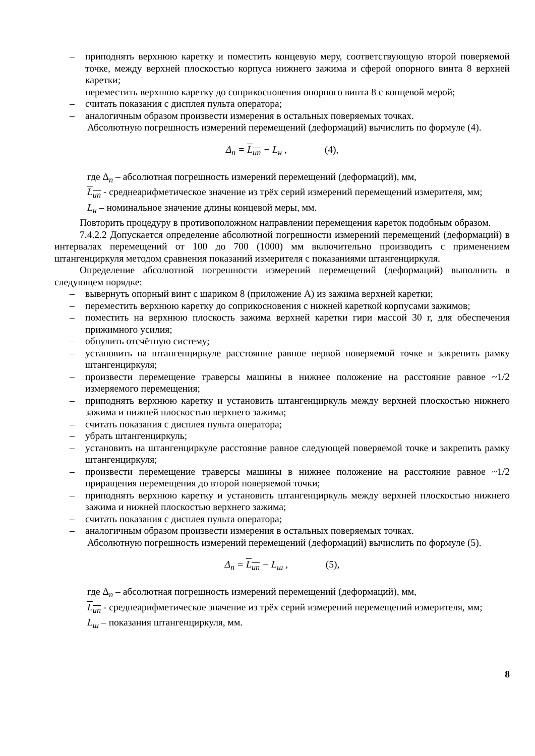– приподнять верхнюю каретку и поместить концевую меру, соответствующую второй поверяемой точке, между верхней плоскостью корпуса нижнего зажима и сферой опорного винта 8 верхней каретки;
– переместить верхнюю каретку до соприкосновения опорного винта 8 с концевой мерой;
– считать показания с дисплея пульта оператора;
– аналогичным образом произвести измерения в остальных поверяемых точках.
Абсолютную погрешность измерений перемещений (деформаций) вычислить по формуле (4).
Δ<sub>п</sub> = L<sub>ип</sub> − L<sub>н</sub> , (4),
где Δ<sub>п</sub> – абсолютная погрешность измерений перемещений (деформаций), мм,
L<sub>ип</sub> - среднеарифметическое значение из трёх серий измерений перемещений измерителя, мм;
L<sub>н</sub> – номинальное значение длины концевой меры, мм.
Повторить процедуру в противоположном направлении перемещения кареток подобным образом.
7.4.2.2 Допускается определение абсолютной погрешности измерений перемещений (деформаций) в интервалах перемещений от 100 до 700 (1000) мм включительно производить с применением штангенциркуля методом сравнения показаний измерителя с показаниями штангенциркуля.
Определение абсолютной погрешности измерений перемещений (деформаций) выполнить в следующем порядке:
– вывернуть опорный винт с шариком 8 (приложение А) из зажима верхней каретки;
– переместить верхнюю каретку до соприкосновения с нижней кареткой корпусами зажимов;
– поместить на верхнюю плоскость зажима верхней каретки гири массой 30 г, для обеспечения прижимного усилия;
– обнулить отсчётную систему;
– установить на штангенциркуле расстояние равное первой поверяемой точке и закрепить рамку штангенциркуля;
– произвести перемещение траверсы машины в нижнее положение на расстояние равное ~1/2 измеряемого перемещения;
– приподнять верхнюю каретку и установить штангенциркуль между верхней плоскостью нижнего зажима и нижней плоскостью верхнего зажима;
– считать показания с дисплея пульта оператора;
– убрать штангенциркуль;
– установить на штангенциркуле расстояние равное следующей поверяемой точке и закрепить рамку штангенциркуля;
– произвести перемещение траверсы машины в нижнее положение на расстояние равное ~1/2 приращения перемещения до второй поверяемой точки;
– приподнять верхнюю каретку и установить штангенциркуль между верхней плоскостью нижнего зажима и нижней плоскостью верхнего зажима;
– считать показания с дисплея пульта оператора;
– аналогичным образом произвести измерения в остальных поверяемых точках.
Абсолютную погрешность измерений перемещений (деформаций) вычислить по формуле (5).
Δ<sub>п</sub> = L<sub>ип</sub> − L<sub>ш</sub> , (5),
где Δ<sub>п</sub> – абсолютная погрешность измерений перемещений (деформаций), мм,
L<sub>ип</sub> - среднеарифметическое значение из трёх серий измерений перемещений измерителя, мм;
L<sub>ш</sub> – показания штангенциркуля, мм.
8